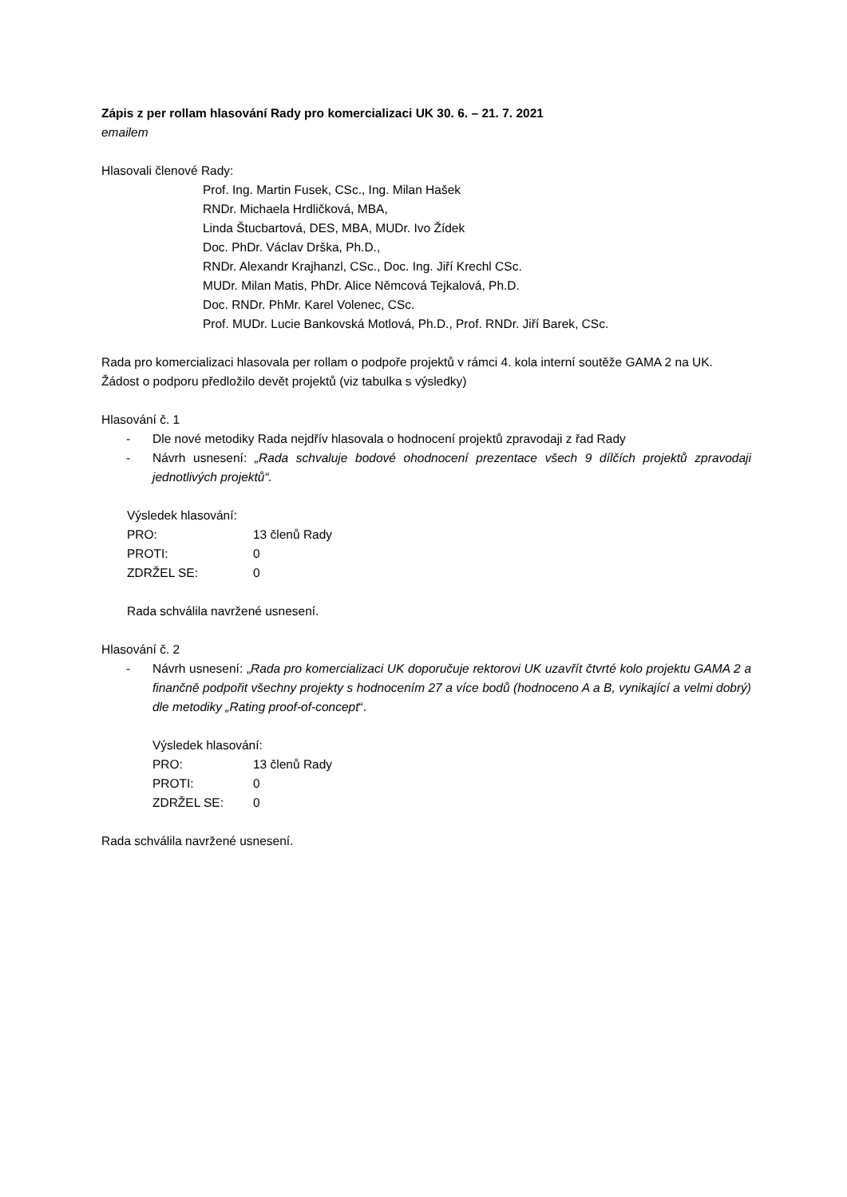Zápis z per rollam hlasování Rady pro komercializaci UK 30. 6. – 21. 7. 2021
emailem
Hlasovali členové Rady:
Prof. Ing. Martin Fusek, CSc., Ing. Milan Hašek
RNDr. Michaela Hrdličková, MBA,
Linda Štucbartová, DES, MBA, MUDr. Ivo Žídek
Doc. PhDr. Václav Drška, Ph.D.,
RNDr. Alexandr Krajhanzl, CSc., Doc. Ing. Jiří Krechl CSc.
MUDr. Milan Matis, PhDr. Alice Němcová Tejkalová, Ph.D.
Doc. RNDr. PhMr. Karel Volenec, CSc.
Prof. MUDr. Lucie Bankovská Motlová, Ph.D., Prof. RNDr. Jiří Barek, CSc.
Rada pro komercializaci hlasovala per rollam o podpoře projektů v rámci 4. kola interní soutěže GAMA 2 na UK. Žádost o podporu předložilo devět projektů (viz tabulka s výsledky)
Hlasování č. 1
- Dle nové metodiky Rada nejdřív hlasovala o hodnocení projektů zpravodaji z řad Rady
- Návrh usnesení: „Rada schvaluje bodové ohodnocení prezentace všech 9 dílčích projektů zpravodaji jednotlivých projektů“.
Výsledek hlasování:
| PRO: | 13 členů Rady |
| PROTI: | 0 |
| ZDRŽEL SE: | 0 |
Rada schválila navržené usnesení.
Hlasování č. 2
- Návrh usnesení: „Rada pro komercializaci UK doporučuje rektorovi UK uzavřít čtvrté kolo projektu GAMA 2 a finančně podpořit všechny projekty s hodnocením 27 a více bodů (hodnoceno A a B, vynikající a velmi dobrý) dle metodiky „Rating proof-of-concept“.
Výsledek hlasování:
| PRO: | 13 členů Rady |
| PROTI: | 0 |
| ZDRŽEL SE: | 0 |
Rada schválila navržené usnesení.